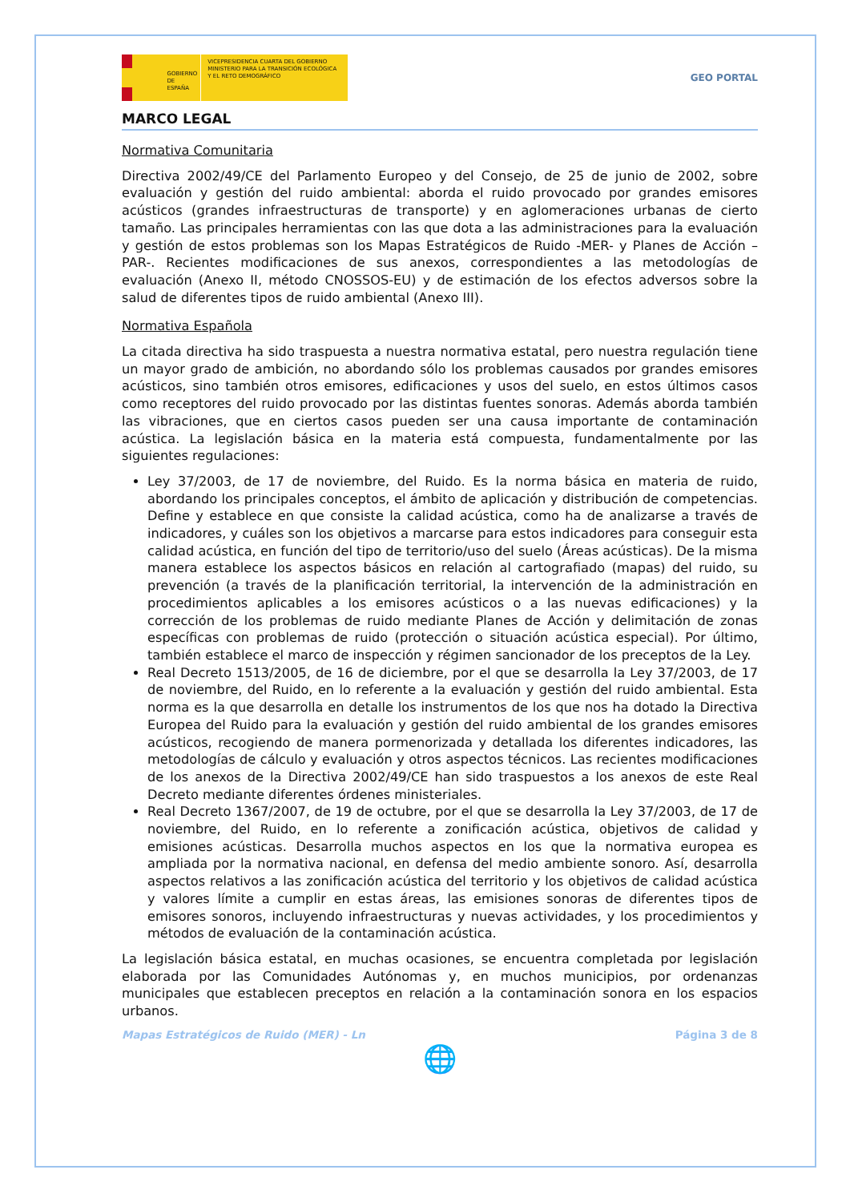GOBIERNO DE ESPAÑA
VICEPRESIDENCIA CUARTA DEL GOBIERNO
MINISTERIO PARA LA TRANSICIÓN ECOLÓGICA Y EL RETO DEMOGRÁFICO
GEO PORTAL
MARCO LEGAL
Normativa Comunitaria
Directiva 2002/49/CE del Parlamento Europeo y del Consejo, de 25 de junio de 2002, sobre evaluación y gestión del ruido ambiental: aborda el ruido provocado por grandes emisores acústicos (grandes infraestructuras de transporte) y en aglomeraciones urbanas de cierto tamaño. Las principales herramientas con las que dota a las administraciones para la evaluación y gestión de estos problemas son los Mapas Estratégicos de Ruido -MER- y Planes de Acción –PAR-. Recientes modificaciones de sus anexos, correspondientes a las metodologías de evaluación (Anexo II, método CNOSSOS-EU) y de estimación de los efectos adversos sobre la salud de diferentes tipos de ruido ambiental (Anexo III).
Normativa Española
La citada directiva ha sido traspuesta a nuestra normativa estatal, pero nuestra regulación tiene un mayor grado de ambición, no abordando sólo los problemas causados por grandes emisores acústicos, sino también otros emisores, edificaciones y usos del suelo, en estos últimos casos como receptores del ruido provocado por las distintas fuentes sonoras. Además aborda también las vibraciones, que en ciertos casos pueden ser una causa importante de contaminación acústica. La legislación básica en la materia está compuesta, fundamentalmente por las siguientes regulaciones:
Ley 37/2003, de 17 de noviembre, del Ruido. Es la norma básica en materia de ruido, abordando los principales conceptos, el ámbito de aplicación y distribución de competencias. Define y establece en que consiste la calidad acústica, como ha de analizarse a través de indicadores, y cuáles son los objetivos a marcarse para estos indicadores para conseguir esta calidad acústica, en función del tipo de territorio/uso del suelo (Áreas acústicas). De la misma manera establece los aspectos básicos en relación al cartografiado (mapas) del ruido, su prevención (a través de la planificación territorial, la intervención de la administración en procedimientos aplicables a los emisores acústicos o a las nuevas edificaciones) y la corrección de los problemas de ruido mediante Planes de Acción y delimitación de zonas específicas con problemas de ruido (protección o situación acústica especial). Por último, también establece el marco de inspección y régimen sancionador de los preceptos de la Ley.
Real Decreto 1513/2005, de 16 de diciembre, por el que se desarrolla la Ley 37/2003, de 17 de noviembre, del Ruido, en lo referente a la evaluación y gestión del ruido ambiental. Esta norma es la que desarrolla en detalle los instrumentos de los que nos ha dotado la Directiva Europea del Ruido para la evaluación y gestión del ruido ambiental de los grandes emisores acústicos, recogiendo de manera pormenorizada y detallada los diferentes indicadores, las metodologías de cálculo y evaluación y otros aspectos técnicos. Las recientes modificaciones de los anexos de la Directiva 2002/49/CE han sido traspuestos a los anexos de este Real Decreto mediante diferentes órdenes ministeriales.
Real Decreto 1367/2007, de 19 de octubre, por el que se desarrolla la Ley 37/2003, de 17 de noviembre, del Ruido, en lo referente a zonificación acústica, objetivos de calidad y emisiones acústicas. Desarrolla muchos aspectos en los que la normativa europea es ampliada por la normativa nacional, en defensa del medio ambiente sonoro. Así, desarrolla aspectos relativos a las zonificación acústica del territorio y los objetivos de calidad acústica y valores límite a cumplir en estas áreas, las emisiones sonoras de diferentes tipos de emisores sonoros, incluyendo infraestructuras y nuevas actividades, y los procedimientos y métodos de evaluación de la contaminación acústica.
La legislación básica estatal, en muchas ocasiones, se encuentra completada por legislación elaborada por las Comunidades Autónomas y, en muchos municipios, por ordenanzas municipales que establecen preceptos en relación a la contaminación sonora en los espacios urbanos.
Mapas Estratégicos de Ruido (MER) - Ln Página 3 de 8
🌐